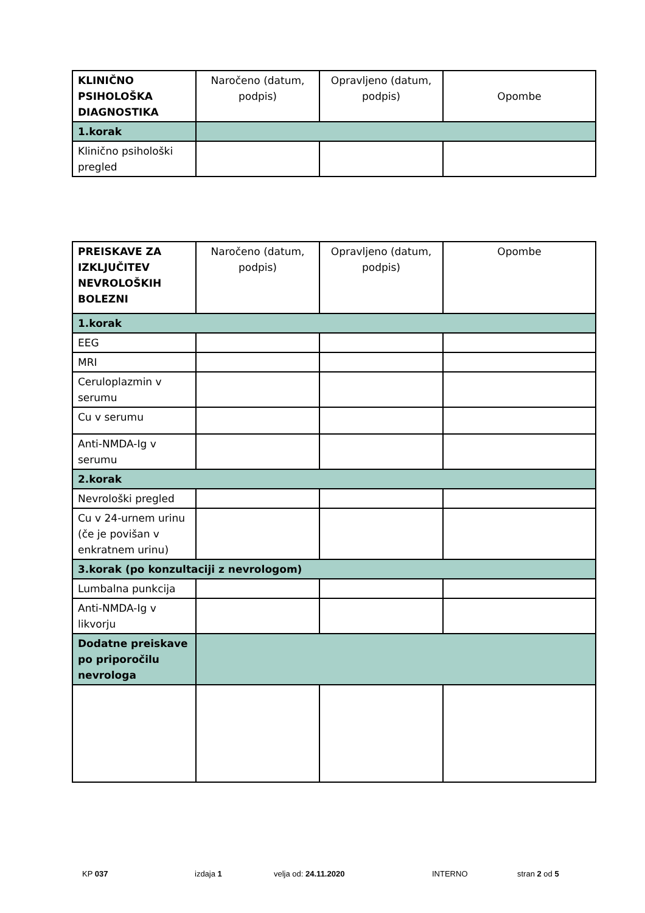| KLINIČNO PSIHOLOŠKA DIAGNOSTIKA | Naročeno (datum, podpis) | Opravljeno (datum, podpis) | Opombe |
| --- | --- | --- | --- |
| 1.korak | | | |
| Klinično psihološki pregled | | | |
| PREISKAVE ZA IZKLJUČITEV NEVROLOŠKIH BOLEZNI | Naročeno (datum, podpis) | Opravljeno (datum, podpis) | Opombe |
| --- | --- | --- | --- |
| 1.korak | | | |
| EEG | | | |
| MRI | | | |
| Ceruloplazmin v serumu | | | |
| Cu v serumu | | | |
| Anti-NMDA-Ig v serumu | | | |
| 2.korak | | | |
| Nevrološki pregled | | | |
| Cu v 24-urnem urinu (če je povišan v enkratnem urinu) | | | |
| 3.korak (po konzultaciji z nevrologom) | | | |
| Lumbalna punkcija | | | |
| Anti-NMDA-Ig v likvorju | | | |
| Dodatne preiskave po priporočilu nevrologa | | | |
KP 037 izdaja 1 velja od: 24.11.2020 INTERNO stran 2 od 5